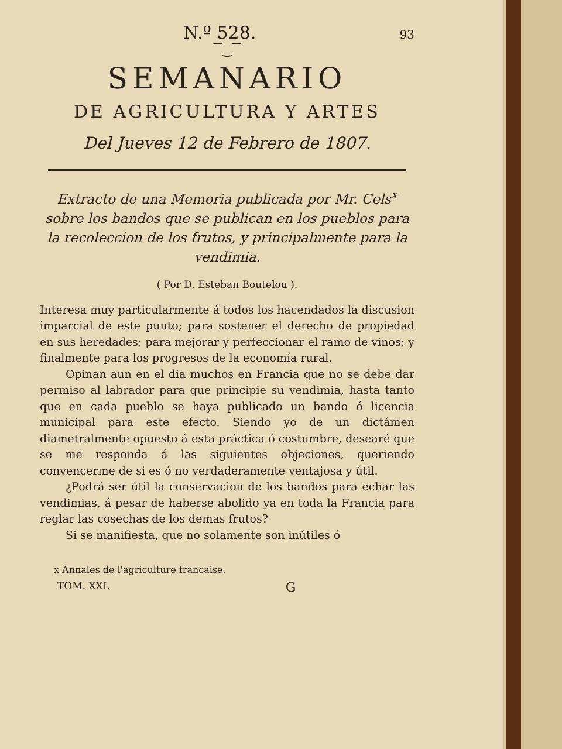N.º 528. 93
⁀‿⁀
SEMANARIO
DE AGRICULTURA Y ARTES
Del Jueves 12 de Febrero de 1807.
Extracto de una Memoria publicada por Mr. Cels<sup>x</sup> sobre los bandos que se publican en los pueblos para la recoleccion de los frutos, y principalmente para la vendimia.
( Por D. Esteban Boutelou ).
Interesa muy particularmente á todos los hacendados la discusion imparcial de este punto; para sostener el derecho de propiedad en sus heredades; para mejorar y perfeccionar el ramo de vinos; y finalmente para los progresos de la economía rural.
Opinan aun en el dia muchos en Francia que no se debe dar permiso al labrador para que principie su vendimia, hasta tanto que en cada pueblo se haya publicado un bando ó licencia municipal para este efecto. Siendo yo de un dictámen diametralmente opuesto á esta práctica ó costumbre, desearé que se me responda á las siguientes objeciones, queriendo convencerme de si es ó no verdaderamente ventajosa y útil.
¿Podrá ser útil la conservacion de los bandos para echar las vendimias, á pesar de haberse abolido ya en toda la Francia para reglar las cosechas de los demas frutos?
Si se manifiesta, que no solamente son inútiles ó
x Annales de l'agriculture francaise.
TOM. XXI. G